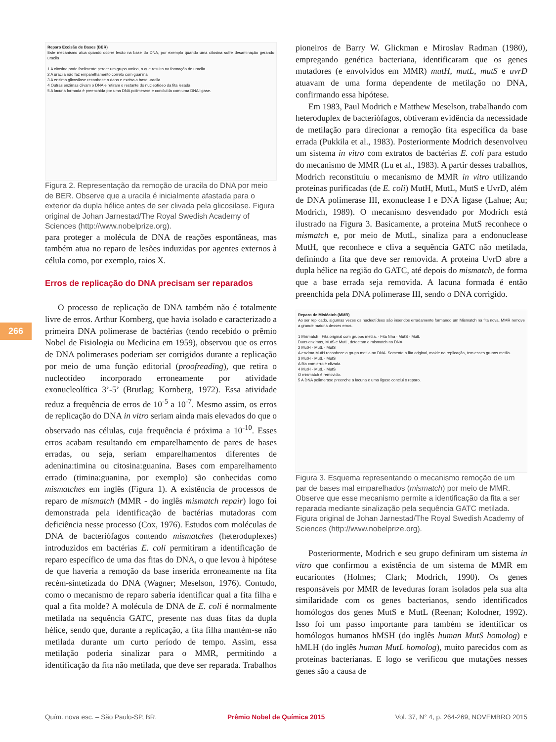266
Reparo Excisão de Bases (BER)
Este mecanismo atua quando ocorre lesão na base do DNA, por exemplo quando uma citosina sofre desaminação gerando uracila
1 A citosina pode facilmente perder um grupo amino, o que resulta na formação de uracila.
2 A uracila não faz emparelhamento correto com guanina
3 A enzima glicosilase reconhece o dano e excisa a base uracila.
4 Outras enzimas clivam o DNA e retiram o restante do nucleotídeo da fita lesada
5 A lacuna formada é preenchida por uma DNA polimerase e concluída com uma DNA ligase.
Figura 2. Representação da remoção de uracila do DNA por meio de BER. Observe que a uracila é inicialmente afastada para o exterior da dupla hélice antes de ser clivada pela glicosilase. Figura original de Johan Jarnestad/The Royal Swedish Academy of Sciences (http://www.nobelprize.org).
para proteger a molécula de DNA de reações espontâneas, mas também atua no reparo de lesões induzidas por agentes externos à célula como, por exemplo, raios X.
Erros de replicação do DNA precisam ser reparados
O processo de replicação de DNA também não é totalmente livre de erros. Arthur Kornberg, que havia isolado e caracterizado a primeira DNA polimerase de bactérias (tendo recebido o prêmio Nobel de Fisiologia ou Medicina em 1959), observou que os erros de DNA polimerases poderiam ser corrigidos durante a replicação por meio de uma função editorial (proofreading), que retira o nucleotídeo incorporado erroneamente por atividade exonucleolítica 3’-5’ (Brutlag; Kornberg, 1972). Essa atividade reduz a frequência de erros de 10<sup>-5</sup> a 10<sup>-7</sup>. Mesmo assim, os erros de replicação do DNA in vitro seriam ainda mais elevados do que o observado nas células, cuja frequência é próxima a 10<sup>-10</sup>. Esses erros acabam resultando em emparelhamento de pares de bases erradas, ou seja, seriam emparelhamentos diferentes de adenina:timina ou citosina:guanina. Bases com emparelhamento errado (timina:guanina, por exemplo) são conhecidas como mismatches em inglês (Figura 1). A existência de processos de reparo de mismatch (MMR - do inglês mismatch repair) logo foi demonstrada pela identificação de bactérias mutadoras com deficiência nesse processo (Cox, 1976). Estudos com moléculas de DNA de bacteriófagos contendo mismatches (heteroduplexes) introduzidos em bactérias E. coli permitiram a identificação de reparo específico de uma das fitas do DNA, o que levou à hipótese de que haveria a remoção da base inserida erroneamente na fita recém-sintetizada do DNA (Wagner; Meselson, 1976). Contudo, como o mecanismo de reparo saberia identificar qual a fita filha e qual a fita molde? A molécula de DNA de E. coli é normalmente metilada na sequência GATC, presente nas duas fitas da dupla hélice, sendo que, durante a replicação, a fita filha mantém-se não metilada durante um curto período de tempo. Assim, essa metilação poderia sinalizar para o MMR, permitindo a identificação da fita não metilada, que deve ser reparada. Trabalhos
pioneiros de Barry W. Glickman e Miroslav Radman (1980), empregando genética bacteriana, identificaram que os genes mutadores (e envolvidos em MMR) mutH, mutL, mutS e uvrD atuavam de uma forma dependente de metilação no DNA, confirmando essa hipótese.
Em 1983, Paul Modrich e Matthew Meselson, trabalhando com heteroduplex de bacteriófagos, obtiveram evidência da necessidade de metilação para direcionar a remoção fita específica da base errada (Pukkila et al., 1983). Posteriormente Modrich desenvolveu um sistema in vitro com extratos de bactérias E. coli para estudo do mecanismo de MMR (Lu et al., 1983). A partir desses trabalhos, Modrich reconstituiu o mecanismo de MMR in vitro utilizando proteínas purificadas (de E. coli) MutH, MutL, MutS e UvrD, além de DNA polimerase III, exonuclease I e DNA ligase (Lahue; Au; Modrich, 1989). O mecanismo desvendado por Modrich está ilustrado na Figura 3. Basicamente, a proteína MutS reconhece o mismatch e, por meio de MutL, sinaliza para a endonuclease MutH, que reconhece e cliva a sequência GATC não metilada, definindo a fita que deve ser removida. A proteína UvrD abre a dupla hélice na região do GATC, até depois do mismatch, de forma que a base errada seja removida. A lacuna formada é então preenchida pela DNA polimerase III, sendo o DNA corrigido.
Reparo de MisMatch (MMR)
Ao ser replicado, algumas vezes os nucleotídeos são inseridos erradamente formando um Mismatch na fita nova. MMR remove a grande maioria desses erros.
1 Mismatch · Fita original com grupos metila. · Fita filha · MutS · MutL
Duas enzimas, MutS e MutL, detectam o mismatch no DNA.
2 MutH · MutL · MutS
A enzima MutH reconhece o grupo metila no DNA. Somente a fita original, molde na replicação, tem esses grupos metila.
3 MutH · MutL · MutS
A fita com erro é clivada.
4 MutH · MutL · MutS
O mismatch é removido.
5 A DNA polimerase preenche a lacuna e uma ligase conclui o reparo.
Figura 3. Esquema representando o mecanismo remoção de um par de bases mal emparelhados (mismatch) por meio de MMR. Observe que esse mecanismo permite a identificação da fita a ser reparada mediante sinalização pela sequência GATC metilada. Figura original de Johan Jarnestad/The Royal Swedish Academy of Sciences (http://www.nobelprize.org).
Posteriormente, Modrich e seu grupo definiram um sistema in vitro que confirmou a existência de um sistema de MMR em eucariontes (Holmes; Clark; Modrich, 1990). Os genes responsáveis por MMR de leveduras foram isolados pela sua alta similaridade com os genes bacterianos, sendo identificados homólogos dos genes MutS e MutL (Reenan; Kolodner, 1992). Isso foi um passo importante para também se identificar os homólogos humanos hMSH (do inglês human MutS homolog) e hMLH (do inglês human MutL homolog), muito parecidos com as proteínas bacterianas. E logo se verificou que mutações nesses genes são a causa de
Quím. nova esc. – São Paulo-SP, BR. Prêmio Nobel de Química 2015 Vol. 37, N° 4, p. 264-269, NOVEMBRO 2015